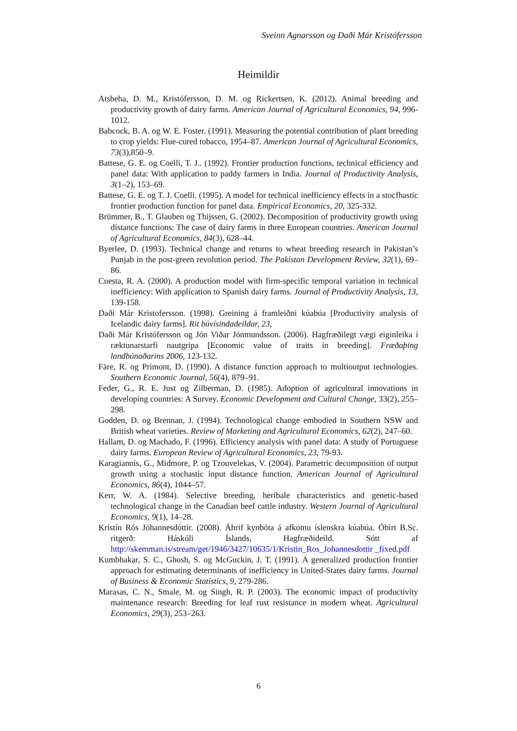Sveinn Agnarsson og Daði Már Kristófersson
Heimildir
Atsbeha, D. M., Kristófersson, D. M. og Rickertsen, K. (2012). Animal breeding and productivity growth of dairy farms. American Journal of Agricultural Economics, 94, 996-1012.
Babcock, B. A. og W. E. Foster. (1991). Measuring the potential contribution of plant breeding to crop yields: Flue-cured tobacco, 1954–87. American Journal of Agricultural Economics, 73(3),850–9.
Battese, G. E. og Coelli, T. J.. (1992). Frontier production functions, technical efficiency and panel data: With application to paddy farmers in India. Journal of Productivity Analysis, 3(1–2), 153–69.
Battese, G. E. og T. J. Coelli. (1995). A model for technical inefficiency effects in a stocfhastic frontier production function for panel data. Empirical Economics, 20, 325-332.
Brümmer, B., T. Glauben og Thijssen, G. (2002). Decomposition of productivity growth using distance functions: The case of dairy farms in three European countries. American Journal of Agricultural Economics, 84(3), 628–44.
Byerlee, D. (1993). Technical change and returns to wheat breeding research in Pakistan’s Punjab in the post-green revolution period. The Pakistan Development Review, 32(1), 69–86.
Cuesta, R. A. (2000). A production model with firm-specific temporal variation in technical inefficiency: With application to Spanish dairy farms. Journal of Productivity Analysis, 13, 139-158.
Daði Már Kristofersson. (1998). Greining á framleiðni kúabúa [Productivity analysis of Icelandic dairy farms]. Rit búvísindadeildar, 23,
Daði Már Kristófersson og Jón Viðar Jónmundsson. (2006). Hagfræðilegt vægi eiginleika í ræktunarstarfi nautgripa [Economic value of traits in breeding]. Fræðaþing landbúnaðarins 2006, 123-132.
Färe, R. og Primont, D. (1990). A distance function approach to multioutput technologies. Southern Economic Journal, 56(4), 879–91.
Feder, G., R. E. Just og Zilberman, D. (1985). Adoption of agricultural innovations in developing countries: A Survey. Economic Development and Cultural Change, 33(2), 255–298.
Godden, D. og Brennan, J. (1994). Technological change embodied in Southern NSW and British wheat varieties. Review of Marketing and Agricultural Economics, 62(2), 247–60.
Hallam, D. og Machado, F. (1996). Efficiency analysis with panel data: A study of Portuguese dairy farms. European Review of Agricultural Economics, 23, 79-93.
Karagiannis, G., Midmore, P. og Tzouvelekas, V. (2004). Parametric decomposition of output growth using a stochastic input distance function. American Journal of Agricultural Economics, 86(4), 1044–57.
Kerr, W. A. (1984). Selective breeding, heribale characteristics and genetic-based technological change in the Canadian beef cattle industry. Western Journal of Agricultural Economics, 9(1), 14–28.
Kristín Rós Jóhannesdóttir. (2008). Áhrif kynbóta á afkomu íslenskra kúabúa. Óbirt B.Sc. ritgerð: Háskóli Íslands, Hagfræðideild. Sótt af http://skemman.is/stream/get/1946/3427/10635/1/Kristin_Ros_Johannesdottir _fixed.pdf
Kumbhakar, S. C., Ghosh, S. og McGuckin, J. T. (1991). A generalized production frontier approach for estimating determinants of inefficiency in United-States dairy farms. Journal of Business & Economic Statistics, 9, 279-286.
Marasas, C. N., Smale, M. og Singh, R. P. (2003). The economic impact of productivity maintenance research: Breeding for leaf rust resistance in modern wheat. Agricultural Economics, 29(3), 253–263.
6